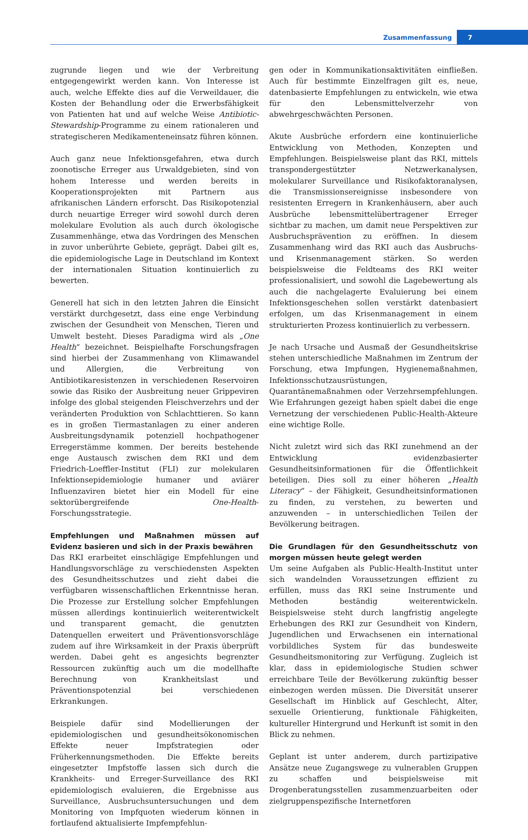Zusammenfassung 7
zugrunde liegen und wie der Verbreitung entgegengewirkt werden kann. Von Interesse ist auch, welche Effekte dies auf die Verweildauer, die Kosten der Behandlung oder die Erwerbsfähigkeit von Patienten hat und auf welche Weise Antibiotic-Stewardship-Programme zu einem rationaleren und strategischeren Medikamenteneinsatz führen können.
Auch ganz neue Infektionsgefahren, etwa durch zoonotische Erreger aus Urwaldgebieten, sind von hohem Interesse und werden bereits in Kooperationsprojekten mit Partnern aus afrikanischen Ländern erforscht. Das Risikopotenzial durch neuartige Erreger wird sowohl durch deren molekulare Evolution als auch durch ökologische Zusammenhänge, etwa das Vordringen des Menschen in zuvor unberührte Gebiete, geprägt. Dabei gilt es, die epidemiologische Lage in Deutschland im Kontext der internationalen Situation kontinuierlich zu bewerten.
Generell hat sich in den letzten Jahren die Einsicht verstärkt durchgesetzt, dass eine enge Verbindung zwischen der Gesundheit von Menschen, Tieren und Umwelt besteht. Dieses Paradigma wird als „One Health“ bezeichnet. Beispielhafte Forschungsfragen sind hierbei der Zusammenhang von Klimawandel und Allergien, die Verbreitung von Antibiotikaresistenzen in verschiedenen Reservoiren sowie das Risiko der Ausbreitung neuer Grippeviren infolge des global steigenden Fleischverzehrs und der veränderten Produktion von Schlachttieren. So kann es in großen Tiermastanlagen zu einer anderen Ausbreitungsdynamik potenziell hochpathogener Erregerstämme kommen. Der bereits bestehende enge Austausch zwischen dem RKI und dem Friedrich-Loeffler-Institut (FLI) zur molekularen Infektionsepidemiologie humaner und aviärer Influenzaviren bietet hier ein Modell für eine sektorübergreifende One-Health-Forschungsstrategie.
Empfehlungen und Maßnahmen müssen auf Evidenz basieren und sich in der Praxis bewähren
Das RKI erarbeitet einschlägige Empfehlungen und Handlungsvorschläge zu verschiedensten Aspekten des Gesundheitsschutzes und zieht dabei die verfügbaren wissenschaftlichen Erkenntnisse heran. Die Prozesse zur Erstellung solcher Empfehlungen müssen allerdings kontinuierlich weiterentwickelt und transparent gemacht, die genutzten Datenquellen erweitert und Präventionsvorschläge zudem auf ihre Wirksamkeit in der Praxis überprüft werden. Dabei geht es angesichts begrenzter Ressourcen zukünftig auch um die modellhafte Berechnung von Krankheitslast und Präventionspotenzial bei verschiedenen Erkrankungen.
Beispiele dafür sind Modellierungen der epidemiologischen und gesundheitsökonomischen Effekte neuer Impfstrategien oder Früherkennungsmethoden. Die Effekte bereits eingesetzter Impfstoffe lassen sich durch die Krankheits- und Erreger-Surveillance des RKI epidemiologisch evaluieren, die Ergebnisse aus Surveillance, Ausbruchsuntersuchungen und dem Monitoring von Impfquoten wiederum können in fortlaufend aktualisierte Impfempfehlun-
gen oder in Kommunikationsaktivitäten einfließen. Auch für bestimmte Einzelfragen gilt es, neue, datenbasierte Empfehlungen zu entwickeln, wie etwa für den Lebensmittelverzehr von abwehrgeschwächten Personen.
Akute Ausbrüche erfordern eine kontinuierliche Entwicklung von Methoden, Konzepten und Empfehlungen. Beispielsweise plant das RKI, mittels transpondergestützter Netzwerkanalysen, molekularer Surveillance und Risikofaktoranalysen, die Transmissionsereignisse insbesondere von resistenten Erregern in Krankenhäusern, aber auch Ausbrüche lebensmittelübertragener Erreger sichtbar zu machen, um damit neue Perspektiven zur Ausbruchsprävention zu eröffnen. In diesem Zusammenhang wird das RKI auch das Ausbruchs- und Krisenmanagement stärken. So werden beispielsweise die Feldteams des RKI weiter professionalisiert, und sowohl die Lagebewertung als auch die nachgelagerte Evaluierung bei einem Infektionsgeschehen sollen verstärkt datenbasiert erfolgen, um das Krisenmanagement in einem strukturierten Prozess kontinuierlich zu verbessern.
Je nach Ursache und Ausmaß der Gesundheitskrise stehen unterschiedliche Maßnahmen im Zentrum der Forschung, etwa Impfungen, Hygienemaßnahmen, Infektionsschutzausrüstungen, Quarantänemaßnahmen oder Verzehrsempfehlungen. Wie Erfahrungen gezeigt haben spielt dabei die enge Vernetzung der verschiedenen Public-Health-Akteure eine wichtige Rolle.
Nicht zuletzt wird sich das RKI zunehmend an der Entwicklung evidenzbasierter Gesundheitsinformationen für die Öffentlichkeit beteiligen. Dies soll zu einer höheren „Health Literacy“ – der Fähigkeit, Gesundheitsinformationen zu finden, zu verstehen, zu bewerten und anzuwenden – in unterschiedlichen Teilen der Bevölkerung beitragen.
Die Grundlagen für den Gesundheitsschutz von morgen müssen heute gelegt werden
Um seine Aufgaben als Public-Health-Institut unter sich wandelnden Voraussetzungen effizient zu erfüllen, muss das RKI seine Instrumente und Methoden beständig weiterentwickeln. Beispielsweise steht durch langfristig angelegte Erhebungen des RKI zur Gesundheit von Kindern, Jugendlichen und Erwachsenen ein international vorbildliches System für das bundesweite Gesundheitsmonitoring zur Verfügung. Zugleich ist klar, dass in epidemiologische Studien schwer erreichbare Teile der Bevölkerung zukünftig besser einbezogen werden müssen. Die Diversität unserer Gesellschaft im Hinblick auf Geschlecht, Alter, sexuelle Orientierung, funktionale Fähigkeiten, kultureller Hintergrund und Herkunft ist somit in den Blick zu nehmen.
Geplant ist unter anderem, durch partizipative Ansätze neue Zugangswege zu vulnerablen Gruppen zu schaffen und beispielsweise mit Drogenberatungsstellen zusammenzuarbeiten oder zielgruppenspezifische Internetforen